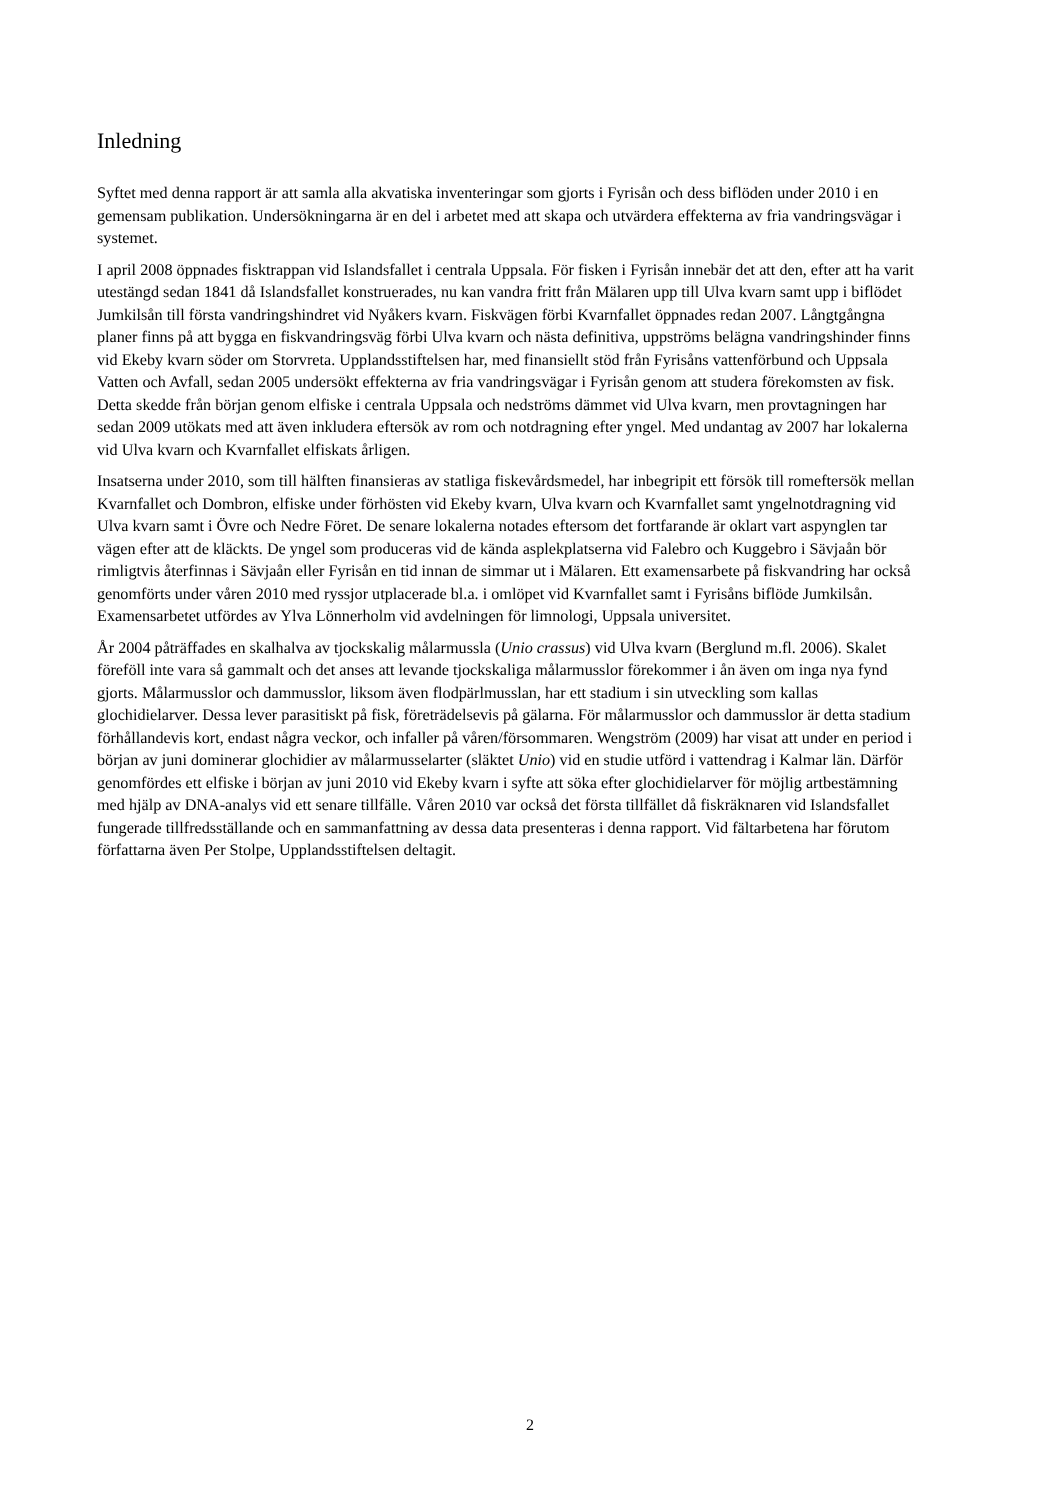Inledning
Syftet med denna rapport är att samla alla akvatiska inventeringar som gjorts i Fyrisån och dess biflöden under 2010 i en gemensam publikation. Undersökningarna är en del i arbetet med att skapa och utvärdera effekterna av fria vandringsvägar i systemet.
I april 2008 öppnades fisktrappan vid Islandsfallet i centrala Uppsala. För fisken i Fyrisån innebär det att den, efter att ha varit utestängd sedan 1841 då Islandsfallet konstruerades, nu kan vandra fritt från Mälaren upp till Ulva kvarn samt upp i biflödet Jumkilsån till första vandringshindret vid Nyåkers kvarn. Fiskvägen förbi Kvarnfallet öppnades redan 2007. Långtgångna planer finns på att bygga en fiskvandringsväg förbi Ulva kvarn och nästa definitiva, uppströms belägna vandringshinder finns vid Ekeby kvarn söder om Storvreta. Upplandsstiftelsen har, med finansiellt stöd från Fyrisåns vattenförbund och Uppsala Vatten och Avfall, sedan 2005 undersökt effekterna av fria vandringsvägar i Fyrisån genom att studera förekomsten av fisk. Detta skedde från början genom elfiske i centrala Uppsala och nedströms dämmet vid Ulva kvarn, men provtagningen har sedan 2009 utökats med att även inkludera eftersök av rom och notdragning efter yngel. Med undantag av 2007 har lokalerna vid Ulva kvarn och Kvarnfallet elfiskats årligen.
Insatserna under 2010, som till hälften finansieras av statliga fiskevårdsmedel, har inbegripit ett försök till romeftersök mellan Kvarnfallet och Dombron, elfiske under förhösten vid Ekeby kvarn, Ulva kvarn och Kvarnfallet samt yngelnotdragning vid Ulva kvarn samt i Övre och Nedre Föret. De senare lokalerna notades eftersom det fortfarande är oklart vart aspynglen tar vägen efter att de kläckts. De yngel som produceras vid de kända asplekplatserna vid Falebro och Kuggebro i Sävjaån bör rimligtvis återfinnas i Sävjaån eller Fyrisån en tid innan de simmar ut i Mälaren. Ett examensarbete på fiskvandring har också genomförts under våren 2010 med ryssjor utplacerade bl.a. i omlöpet vid Kvarnfallet samt i Fyrisåns biflöde Jumkilsån. Examensarbetet utfördes av Ylva Lönnerholm vid avdelningen för limnologi, Uppsala universitet.
År 2004 påträffades en skalhalva av tjockskalig målarmussla (Unio crassus) vid Ulva kvarn (Berglund m.fl. 2006). Skalet föreföll inte vara så gammalt och det anses att levande tjockskaliga målarmusslor förekommer i ån även om inga nya fynd gjorts. Målarmusslor och dammusslor, liksom även flodpärlmusslan, har ett stadium i sin utveckling som kallas glochidielarver. Dessa lever parasitiskt på fisk, företrädelsevis på gälarna. För målarmusslor och dammusslor är detta stadium förhållandevis kort, endast några veckor, och infaller på våren/försommaren. Wengström (2009) har visat att under en period i början av juni dominerar glochidier av målarmusselarter (släktet Unio) vid en studie utförd i vattendrag i Kalmar län. Därför genomfördes ett elfiske i början av juni 2010 vid Ekeby kvarn i syfte att söka efter glochidielarver för möjlig artbestämning med hjälp av DNA-analys vid ett senare tillfälle. Våren 2010 var också det första tillfället då fiskräknaren vid Islandsfallet fungerade tillfredsställande och en sammanfattning av dessa data presenteras i denna rapport. Vid fältarbetena har förutom författarna även Per Stolpe, Upplandsstiftelsen deltagit.
2